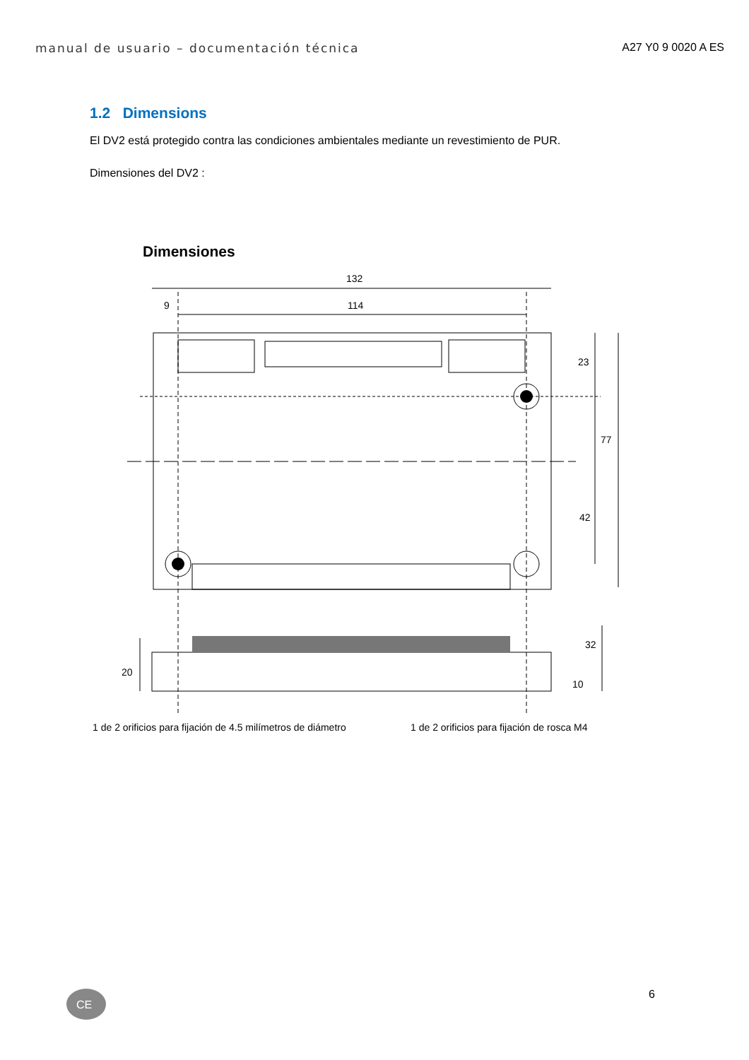manual de usuario – documentación técnica A27 Y0 9 0020 A ES
1.2 Dimensions
El DV2 está protegido contra las condiciones ambientales mediante un revestimiento de PUR.
Dimensiones del DV2 :
Dimensiones
132
114
9
23
77
42
20
32
10
1 de 2 orificios para fijación de 4.5 milímetros de diámetro 1 de 2 orificios para fijación de rosca M4
6
CE